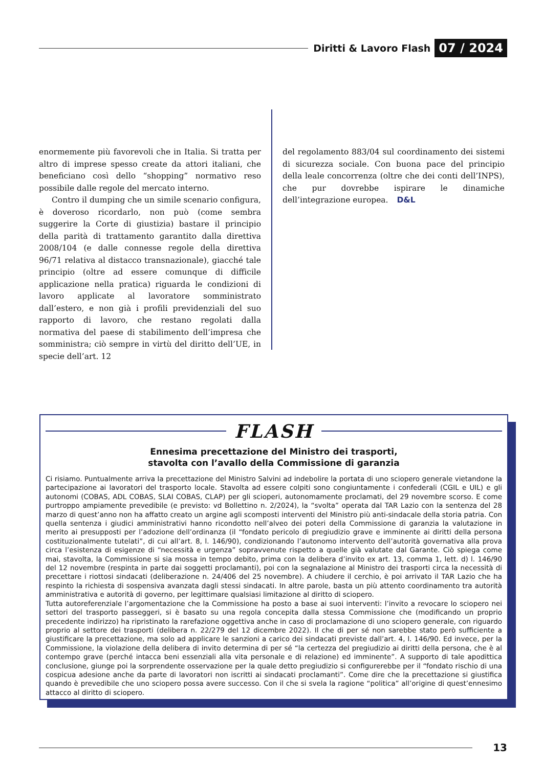Diritti & Lavoro Flash 07 / 2024
enormemente più favorevoli che in Italia. Si tratta per altro di imprese spesso create da attori italiani, che beneficiano così dello “shopping” normativo reso possibile dalle regole del mercato interno.
Contro il dumping che un simile scenario configura, è doveroso ricordarlo, non può (come sembra suggerire la Corte di giustizia) bastare il principio della parità di trattamento garantito dalla direttiva 2008/104 (e dalle connesse regole della direttiva 96/71 relativa al distacco transnazionale), giacché tale principio (oltre ad essere comunque di difficile applicazione nella pratica) riguarda le condizioni di lavoro applicate al lavoratore somministrato dall’estero, e non già i profili previdenziali del suo rapporto di lavoro, che restano regolati dalla normativa del paese di stabilimento dell’impresa che somministra; ciò sempre in virtù del diritto dell’UE, in specie dell’art. 12
del regolamento 883/04 sul coordinamento dei sistemi di sicurezza sociale. Con buona pace del principio della leale concorrenza (oltre che dei conti dell’INPS), che pur dovrebbe ispirare le dinamiche dell’integrazione europea. D&L
FLASH
Ennesima precettazione del Ministro dei trasporti,
stavolta con l’avallo della Commissione di garanzia
Ci risiamo. Puntualmente arriva la precettazione del Ministro Salvini ad indebolire la portata di uno sciopero generale vietandone la partecipazione ai lavoratori del trasporto locale. Stavolta ad essere colpiti sono congiuntamente i confederali (CGIL e UIL) e gli autonomi (COBAS, ADL COBAS, SLAI COBAS, CLAP) per gli scioperi, autonomamente proclamati, del 29 novembre scorso. E come purtroppo ampiamente prevedibile (e previsto: vd Bollettino n. 2/2024), la “svolta” operata dal TAR Lazio con la sentenza del 28 marzo di quest’anno non ha affatto creato un argine agli scomposti interventi del Ministro più anti-sindacale della storia patria. Con quella sentenza i giudici amministrativi hanno ricondotto nell’alveo dei poteri della Commissione di garanzia la valutazione in merito ai presupposti per l’adozione dell’ordinanza (il “fondato pericolo di pregiudizio grave e imminente ai diritti della persona costituzionalmente tutelati”, di cui all’art. 8, l. 146/90), condizionando l’autonomo intervento dell’autorità governativa alla prova circa l’esistenza di esigenze di “necessità e urgenza” sopravvenute rispetto a quelle già valutate dal Garante. Ciò spiega come mai, stavolta, la Commissione si sia mossa in tempo debito, prima con la delibera d’invito ex art. 13, comma 1, lett. d) l. 146/90 del 12 novembre (respinta in parte dai soggetti proclamanti), poi con la segnalazione al Ministro dei trasporti circa la necessità di precettare i riottosi sindacati (deliberazione n. 24/406 del 25 novembre). A chiudere il cerchio, è poi arrivato il TAR Lazio che ha respinto la richiesta di sospensiva avanzata dagli stessi sindacati. In altre parole, basta un più attento coordinamento tra autorità amministrativa e autorità di governo, per legittimare qualsiasi limitazione al diritto di sciopero.
Tutta autoreferenziale l’argomentazione che la Commissione ha posto a base ai suoi interventi: l’invito a revocare lo sciopero nei settori del trasporto passeggeri, si è basato su una regola concepita dalla stessa Commissione che (modificando un proprio precedente indirizzo) ha ripristinato la rarefazione oggettiva anche in caso di proclamazione di uno sciopero generale, con riguardo proprio al settore dei trasporti (delibera n. 22/279 del 12 dicembre 2022). Il che di per sé non sarebbe stato però sufficiente a giustificare la precettazione, ma solo ad applicare le sanzioni a carico dei sindacati previste dall’art. 4, l. 146/90. Ed invece, per la Commissione, la violazione della delibera di invito determina di per sé “la certezza del pregiudizio ai diritti della persona, che è al contempo grave (perché intacca beni essenziali alla vita personale e di relazione) ed imminente”. A supporto di tale apodittica conclusione, giunge poi la sorprendente osservazione per la quale detto pregiudizio si configurerebbe per il “fondato rischio di una cospicua adesione anche da parte di lavoratori non iscritti ai sindacati proclamanti”. Come dire che la precettazione si giustifica quando è prevedibile che uno sciopero possa avere successo. Con il che si svela la ragione “politica” all’origine di quest’ennesimo attacco al diritto di sciopero.
13